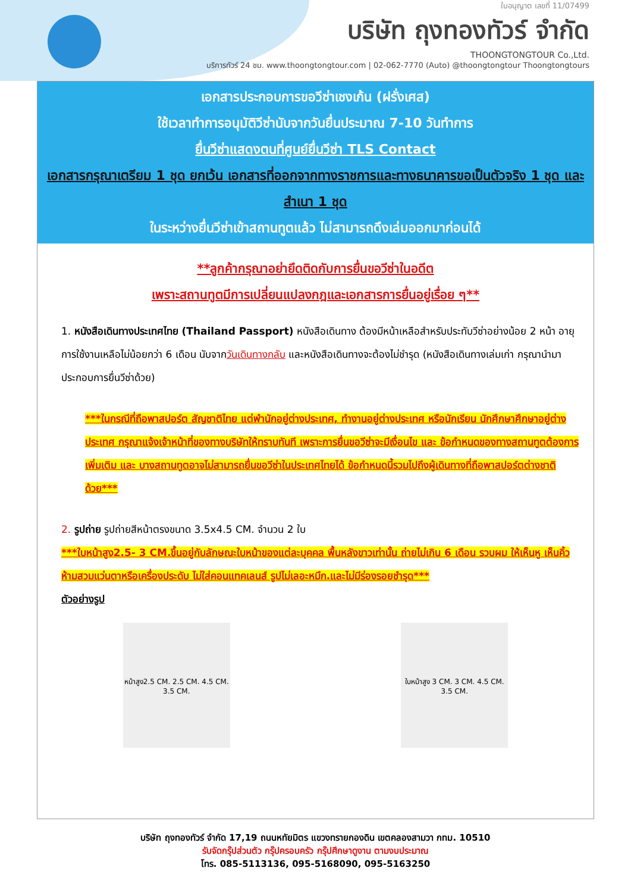ใบอนุญาต เลขที่ 11/07499
บริษัท ถุงทองทัวร์ จำกัด
THOONGTONGTOUR Co.,Ltd.
บริการทัวร์ 24 ชม. www.thoongtongtour.com | 02-062-7770 (Auto) @thoongtongtour Thoongtongtours
เอกสารประกอบการขอวีซ่าเชงเก้น (ฝรั่งเศส)
ใช้เวลาทำการอนุมัติวีซ่านับจากวันยื่นประมาณ 7-10 วันทำการ
ยื่นวีซ่าแสดงตนที่ศูนย์ยื่นวีซ่า TLS Contact
เอกสารกรุณาเตรียม 1 ชุด ยกเว้น เอกสารที่ออกจากทางราชการและทางธนาคารขอเป็นตัวจริง 1 ชุด และสำเนา 1 ชุด
ในระหว่างยื่นวีซ่าเข้าสถานทูตแล้ว ไม่สามารถดึงเล่มออกมาก่อนได้
**ลูกค้ากรุณาอย่ายึดติดกับการยื่นขอวีซ่าในอดีต
เพราะสถานทูตมีการเปลี่ยนแปลงกฎและเอกสารการยื่นอยู่เรื่อย ๆ**
1. หนังสือเดินทางประเทศไทย (Thailand Passport) หนังสือเดินทาง ต้องมีหน้าเหลือสำหรับประทับวีซ่าอย่างน้อย 2 หน้า อายุการใช้งานเหลือไม่น้อยกว่า 6 เดือน นับจากวันเดินทางกลับ และหนังสือเดินทางจะต้องไม่ชำรุด (หนังสือเดินทางเล่มเก่า กรุณานำมาประกอบการยื่นวีซ่าด้วย)
***ในกรณีที่ถือพาสปอร์ต สัญชาติไทย แต่พำนักอยู่ต่างประเทศ, ทำงานอยู่ต่างประเทศ หรือนักเรียน นักศึกษาศึกษาอยู่ต่างประเทศ กรุณาแจ้งเจ้าหน้าที่ของทางบริษัทให้ทราบทันที เพราะการยื่นขอวีซ่าจะมีเงื่อนไข และ ข้อกำหนดของทางสถานทูตต้องการเพิ่มเติม และ บางสถานทูตอาจไม่สามารถยื่นขอวีซ่าในประเทศไทยได้ ข้อกำหนดนี้รวมไปถึงผู้เดินทางที่ถือพาสปอร์ตต่างชาติด้วย***
2. รูปถ่าย รูปถ่ายสีหน้าตรงขนาด 3.5x4.5 CM. จำนวน 2 ใบ
***ใบหน้าสูง2.5- 3 CM.ขึ้นอยู่กับลักษณะใบหน้าของแต่ละบุคคล พื้นหลังขาวเท่านั้น ถ่ายไม่เกิน 6 เดือน รวบผม ให้เห็นหู เห็นคิ้ว ห้ามสวมแว่นตาหรือเครื่องประดับ ไม่ใส่คอนแทคเลนส์ รูปไม่เลอะหมึก.และไม่มีร่องรอยชำรุด***
ตัวอย่างรูป
หน้าสูง2.5 CM. 2.5 CM. 4.5 CM. 3.5 CM.
ใบหน้าสูง 3 CM. 3 CM. 4.5 CM. 3.5 CM.
บริษัท ถุงทองทัวร์ จำกัด 17,19 ถนนหทัยมิตร แขวงทรายกองดิน เขตคลองสามวา กทม. 10510
รับจัดกรุ๊ปส่วนตัว กรุ๊ปครอบครัว กรุ๊ปศึกษาดูงาน ตามงบประมาณ
โทร. 085-5113136, 095-5168090, 095-5163250